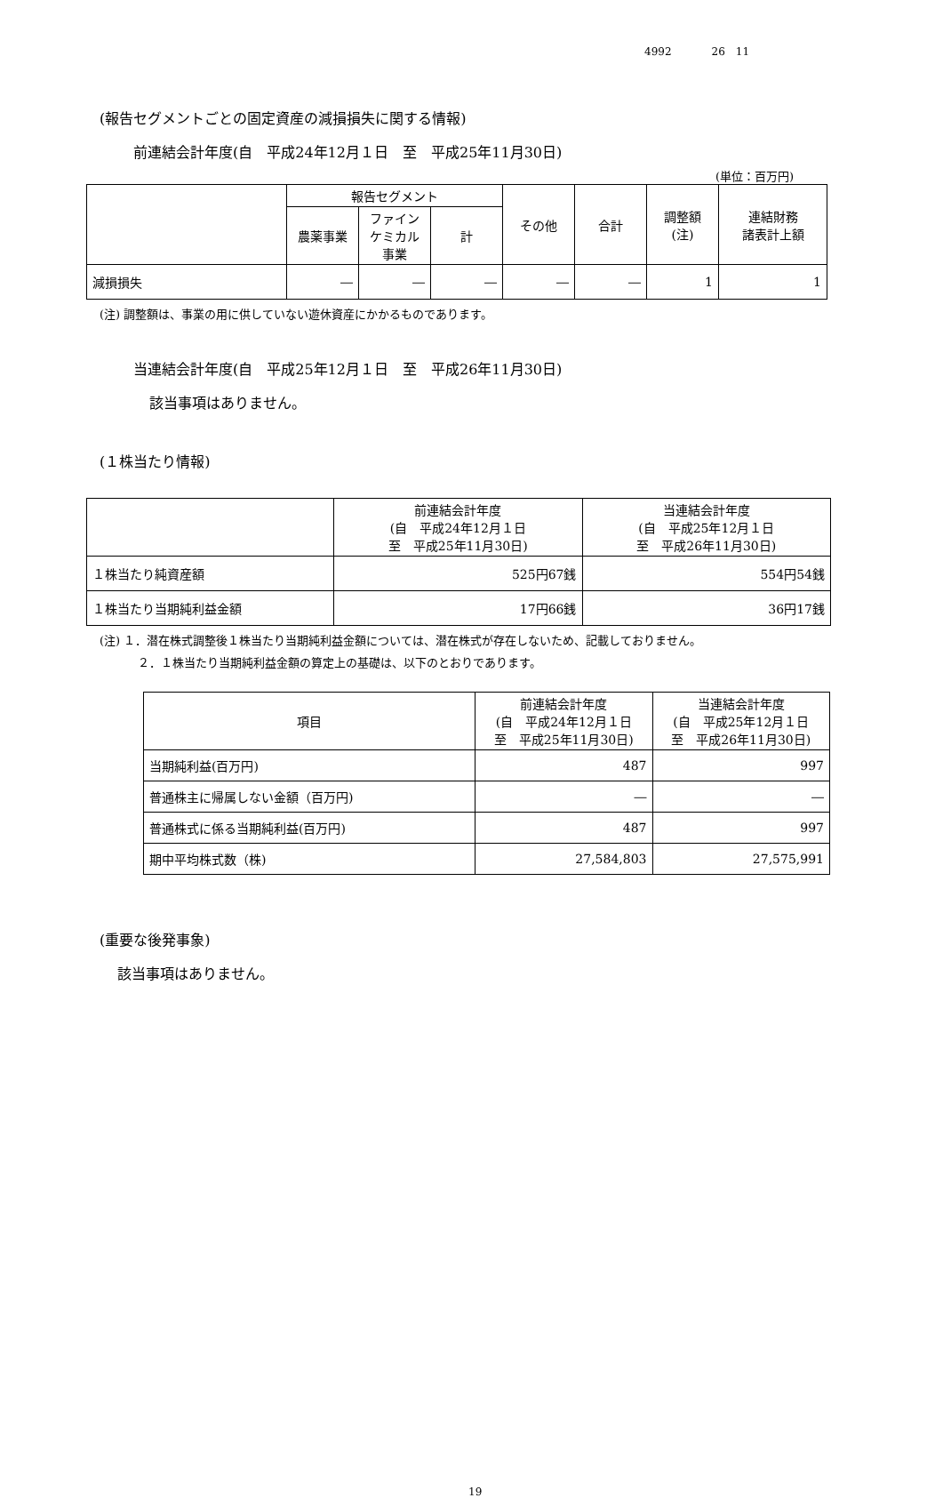4992 26　11
(報告セグメントごとの固定資産の減損損失に関する情報)
前連結会計年度(自　平成24年12月１日　至　平成25年11月30日)
(単位：百万円)
| | 報告セグメント | | | その他 | 合計 | 調整額 (注) | 連結財務 諸表計上額 |
| --- | --- | --- | --- | --- | --- | --- | --- |
| | 農薬事業 | ファイン ケミカル 事業 | 計 | | | | |
| 減損損失 | ― | ― | ― | ― | ― | 1 | 1 |
(注) 調整額は、事業の用に供していない遊休資産にかかるものであります。
当連結会計年度(自　平成25年12月１日　至　平成26年11月30日)
該当事項はありません。
(１株当たり情報)
| | 前連結会計年度 (自 平成24年12月１日 至 平成25年11月30日) | 当連結会計年度 (自 平成25年12月１日 至 平成26年11月30日) |
| --- | --- | --- |
| １株当たり純資産額 | 525円67銭 | 554円54銭 |
| １株当たり当期純利益金額 | 17円66銭 | 36円17銭 |
(注) １．潜在株式調整後１株当たり当期純利益金額については、潜在株式が存在しないため、記載しておりません。
２．１株当たり当期純利益金額の算定上の基礎は、以下のとおりであります。
| 項目 | 前連結会計年度 (自 平成24年12月１日 至 平成25年11月30日) | 当連結会計年度 (自 平成25年12月１日 至 平成26年11月30日) |
| --- | --- | --- |
| 当期純利益(百万円) | 487 | 997 |
| 普通株主に帰属しない金額（百万円) | ― | ― |
| 普通株式に係る当期純利益(百万円) | 487 | 997 |
| 期中平均株式数（株) | 27,584,803 | 27,575,991 |
(重要な後発事象)
該当事項はありません。
19